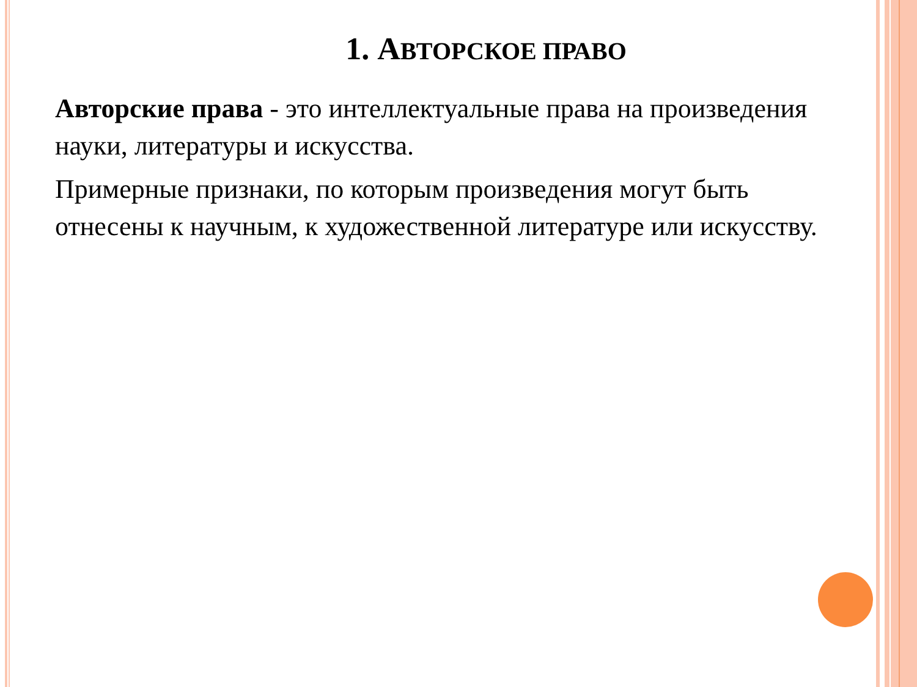1. АВТОРСКОЕ ПРАВО
Авторские права - это интеллектуальные права на произведения науки, литературы и искусства.
Примерные признаки, по которым произведения могут быть отнесены к научным, к художественной литературе или искусству.